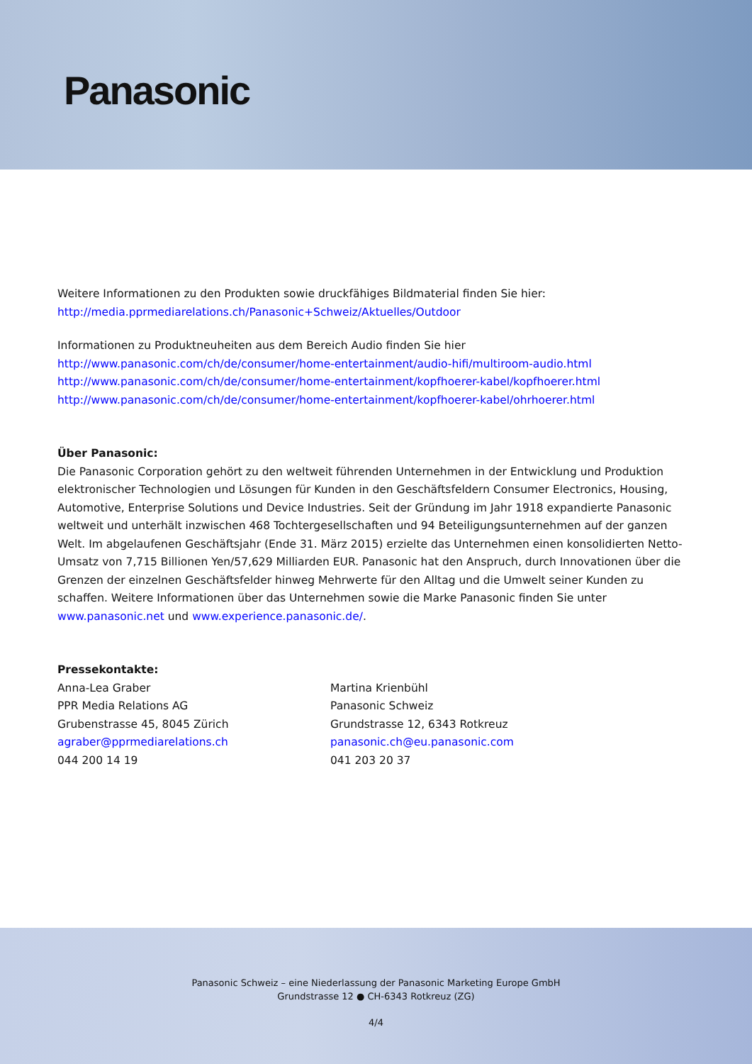Panasonic
Weitere Informationen zu den Produkten sowie druckfähiges Bildmaterial finden Sie hier:
http://media.pprmediarelations.ch/Panasonic+Schweiz/Aktuelles/Outdoor
Informationen zu Produktneuheiten aus dem Bereich Audio finden Sie hier
http://www.panasonic.com/ch/de/consumer/home-entertainment/audio-hifi/multiroom-audio.html
http://www.panasonic.com/ch/de/consumer/home-entertainment/kopfhoerer-kabel/kopfhoerer.html
http://www.panasonic.com/ch/de/consumer/home-entertainment/kopfhoerer-kabel/ohrhoerer.html
Über Panasonic:
Die Panasonic Corporation gehört zu den weltweit führenden Unternehmen in der Entwicklung und Produktion elektronischer Technologien und Lösungen für Kunden in den Geschäftsfeldern Consumer Electronics, Housing, Automotive, Enterprise Solutions und Device Industries. Seit der Gründung im Jahr 1918 expandierte Panasonic weltweit und unterhält inzwischen 468 Tochtergesellschaften und 94 Beteiligungsunternehmen auf der ganzen Welt. Im abgelaufenen Geschäftsjahr (Ende 31. März 2015) erzielte das Unternehmen einen konsolidierten Netto-Umsatz von 7,715 Billionen Yen/57,629 Milliarden EUR. Panasonic hat den Anspruch, durch Innovationen über die Grenzen der einzelnen Geschäftsfelder hinweg Mehrwerte für den Alltag und die Umwelt seiner Kunden zu schaffen. Weitere Informationen über das Unternehmen sowie die Marke Panasonic finden Sie unter www.panasonic.net und www.experience.panasonic.de/.
Pressekontakte:
Anna-Lea Graber
PPR Media Relations AG
Grubenstrasse 45, 8045 Zürich
agraber@pprmediarelations.ch
044 200 14 19
Martina Krienbühl
Panasonic Schweiz
Grundstrasse 12, 6343 Rotkreuz
panasonic.ch@eu.panasonic.com
041 203 20 37
Panasonic Schweiz – eine Niederlassung der Panasonic Marketing Europe GmbH
Grundstrasse 12 ● CH-6343 Rotkreuz (ZG)
4/4